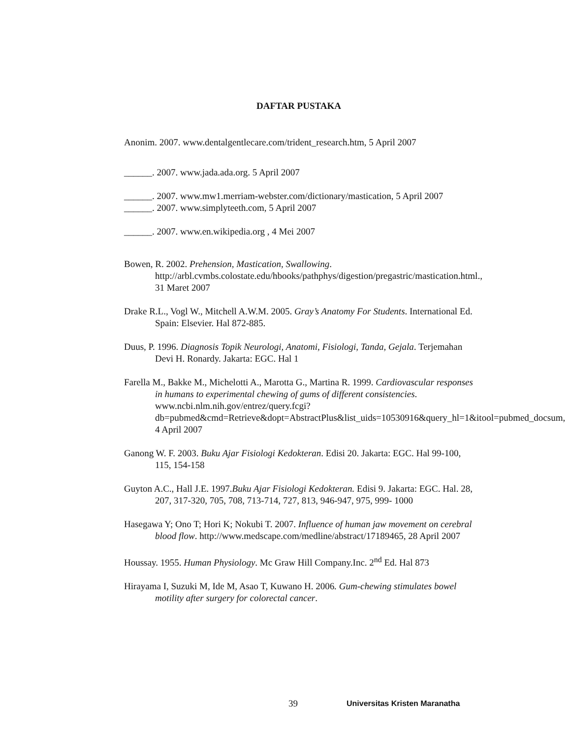DAFTAR PUSTAKA
Anonim. 2007. www.dentalgentlecare.com/trident_research.htm, 5 April 2007
______. 2007. www.jada.ada.org. 5 April 2007
______. 2007. www.mw1.merriam-webster.com/dictionary/mastication, 5 April 2007
______. 2007. www.simplyteeth.com, 5 April 2007
______. 2007. www.en.wikipedia.org , 4 Mei 2007
Bowen, R. 2002. Prehension, Mastication, Swallowing. http://arbl.cvmbs.colostate.edu/hbooks/pathphys/digestion/pregastric/mastication.html., 31 Maret 2007
Drake R.L., Vogl W., Mitchell A.W.M. 2005. Gray’s Anatomy For Students. International Ed. Spain: Elsevier. Hal 872-885.
Duus, P. 1996. Diagnosis Topik Neurologi, Anatomi, Fisiologi, Tanda, Gejala. Terjemahan Devi H. Ronardy. Jakarta: EGC. Hal 1
Farella M., Bakke M., Michelotti A., Marotta G., Martina R. 1999. Cardiovascular responses in humans to experimental chewing of gums of different consistencies. www.ncbi.nlm.nih.gov/entrez/query.fcgi?db=pubmed&cmd=Retrieve&dopt=AbstractPlus&list_uids=10530916&query_hl=1&itool=pubmed_docsum, 4 April 2007
Ganong W. F. 2003. Buku Ajar Fisiologi Kedokteran. Edisi 20. Jakarta: EGC. Hal 99-100, 115, 154-158
Guyton A.C., Hall J.E. 1997.Buku Ajar Fisiologi Kedokteran. Edisi 9. Jakarta: EGC. Hal. 28, 207, 317-320, 705, 708, 713-714, 727, 813, 946-947, 975, 999- 1000
Hasegawa Y; Ono T; Hori K; Nokubi T. 2007. Influence of human jaw movement on cerebral blood flow. http://www.medscape.com/medline/abstract/17189465, 28 April 2007
Houssay. 1955. Human Physiology. Mc Graw Hill Company.Inc. 2<sup>nd</sup> Ed. Hal 873
Hirayama I, Suzuki M, Ide M, Asao T, Kuwano H. 2006. Gum-chewing stimulates bowel motility after surgery for colorectal cancer.
39 Universitas Kristen Maranatha